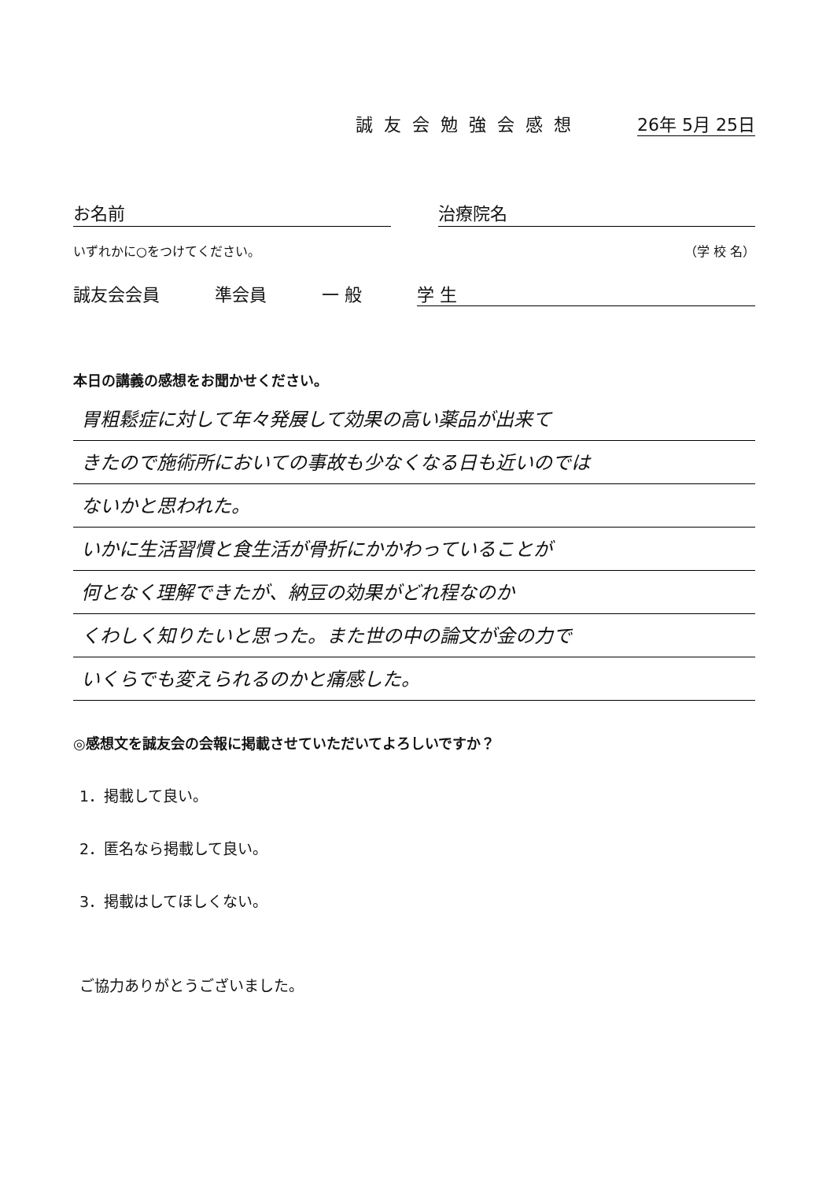誠友会勉強会感想 26年 5月 25日
お名前 治療院名
いずれかに○をつけてください。 （学 校 名）
誠友会会員 準会員 一 般 学 生
本日の講義の感想をお聞かせください。
胃粗鬆症に対して年々発展して効果の高い薬品が出来て
きたので施術所においての事故も少なくなる日も近いのでは
ないかと思われた。
いかに生活習慣と食生活が骨折にかかわっていることが
何となく理解できたが、納豆の効果がどれ程なのか
くわしく知りたいと思った。また世の中の論文が金の力で
いくらでも変えられるのかと痛感した。
◎感想文を誠友会の会報に掲載させていただいてよろしいですか？
1．掲載して良い。
2．匿名なら掲載して良い。
3．掲載はしてほしくない。
ご協力ありがとうございました。